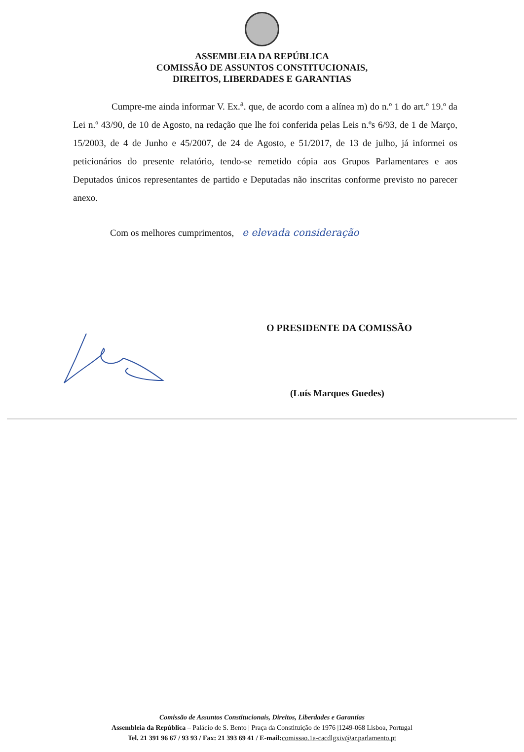ASSEMBLEIA DA REPÚBLICA
COMISSÃO DE ASSUNTOS CONSTITUCIONAIS,
DIREITOS, LIBERDADES E GARANTIAS
Cumpre-me ainda informar V. Ex.<sup>a</sup>. que, de acordo com a alínea m) do n.º 1 do art.º 19.º da Lei n.º 43/90, de 10 de Agosto, na redação que lhe foi conferida pelas Leis n.ºs 6/93, de 1 de Março, 15/2003, de 4 de Junho e 45/2007, de 24 de Agosto, e 51/2017, de 13 de julho, já informei os peticionários do presente relatório, tendo-se remetido cópia aos Grupos Parlamentares e aos Deputados únicos representantes de partido e Deputadas não inscritas conforme previsto no parecer anexo.
Com os melhores cumprimentos, e elevada consideração
O PRESIDENTE DA COMISSÃO
(Luís Marques Guedes)
Comissão de Assuntos Constitucionais, Direitos, Liberdades e Garantias
Assembleia da República – Palácio de S. Bento | Praça da Constituição de 1976 |1249-068 Lisboa, Portugal
Tel. 21 391 96 67 / 93 93 / Fax: 21 393 69 41 / E-mail: comissao.1a-cacdlgxiv@ar.parlamento.pt